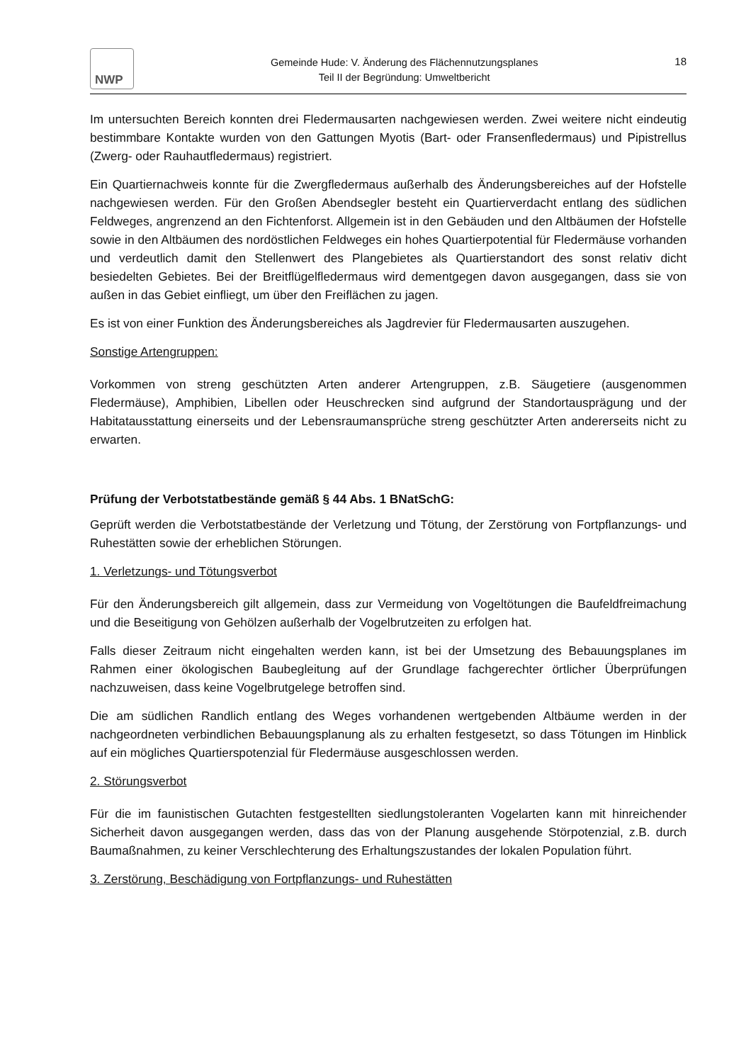NWP
Gemeinde Hude: V. Änderung des Flächennutzungsplanes
Teil II der Begründung: Umweltbericht
18
Im untersuchten Bereich konnten drei Fledermausarten nachgewiesen werden. Zwei weitere nicht eindeutig bestimmbare Kontakte wurden von den Gattungen Myotis (Bart- oder Fransenfledermaus) und Pipistrellus (Zwerg- oder Rauhautfledermaus) registriert.
Ein Quartiernachweis konnte für die Zwergfledermaus außerhalb des Änderungsbereiches auf der Hofstelle nachgewiesen werden. Für den Großen Abendsegler besteht ein Quartierverdacht entlang des südlichen Feldweges, angrenzend an den Fichtenforst. Allgemein ist in den Gebäuden und den Altbäumen der Hofstelle sowie in den Altbäumen des nordöstlichen Feldweges ein hohes Quartierpotential für Fledermäuse vorhanden und verdeutlich damit den Stellenwert des Plangebietes als Quartierstandort des sonst relativ dicht besiedelten Gebietes. Bei der Breitflügelfledermaus wird dementgegen davon ausgegangen, dass sie von außen in das Gebiet einfliegt, um über den Freiflächen zu jagen.
Es ist von einer Funktion des Änderungsbereiches als Jagdrevier für Fledermausarten auszugehen.
Sonstige Artengruppen:
Vorkommen von streng geschützten Arten anderer Artengruppen, z.B. Säugetiere (ausgenommen Fledermäuse), Amphibien, Libellen oder Heuschrecken sind aufgrund der Standortausprägung und der Habitatausstattung einerseits und der Lebensraumansprüche streng geschützter Arten andererseits nicht zu erwarten.
Prüfung der Verbotstatbestände gemäß § 44 Abs. 1 BNatSchG:
Geprüft werden die Verbotstatbestände der Verletzung und Tötung, der Zerstörung von Fortpflanzungs- und Ruhestätten sowie der erheblichen Störungen.
1. Verletzungs- und Tötungsverbot
Für den Änderungsbereich gilt allgemein, dass zur Vermeidung von Vogeltötungen die Baufeldfreimachung und die Beseitigung von Gehölzen außerhalb der Vogelbrutzeiten zu erfolgen hat.
Falls dieser Zeitraum nicht eingehalten werden kann, ist bei der Umsetzung des Bebauungsplanes im Rahmen einer ökologischen Baubegleitung auf der Grundlage fachgerechter örtlicher Überprüfungen nachzuweisen, dass keine Vogelbrutgelege betroffen sind.
Die am südlichen Randlich entlang des Weges vorhandenen wertgebenden Altbäume werden in der nachgeordneten verbindlichen Bebauungsplanung als zu erhalten festgesetzt, so dass Tötungen im Hinblick auf ein mögliches Quartierspotenzial für Fledermäuse ausgeschlossen werden.
2. Störungsverbot
Für die im faunistischen Gutachten festgestellten siedlungstoleranten Vogelarten kann mit hinreichender Sicherheit davon ausgegangen werden, dass das von der Planung ausgehende Störpotenzial, z.B. durch Baumaßnahmen, zu keiner Verschlechterung des Erhaltungszustandes der lokalen Population führt.
3. Zerstörung, Beschädigung von Fortpflanzungs- und Ruhestätten